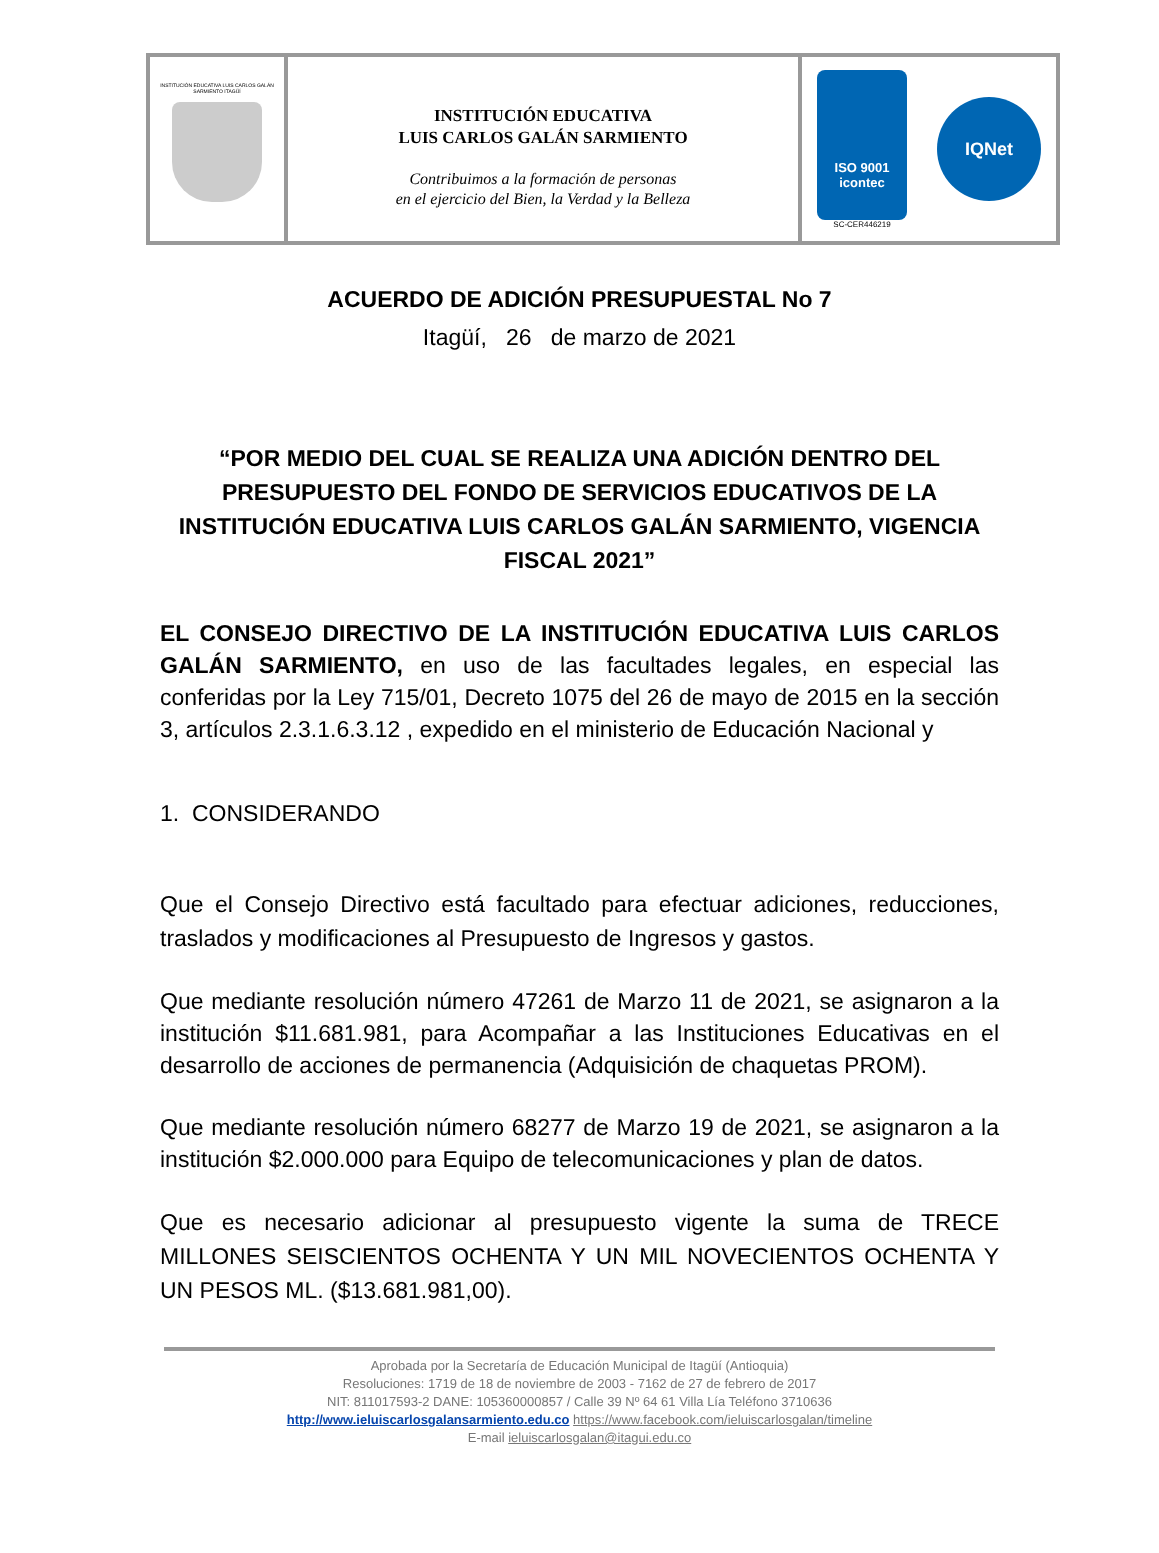INSTITUCIÓN EDUCATIVA LUIS CARLOS GALÁN SARMIENTO ITAGÜÍ
INSTITUCIÓN EDUCATIVA
LUIS CARLOS GALÁN SARMIENTO
Contribuimos a la formación de personas
en el ejercicio del Bien, la Verdad y la Belleza
ISO 9001
icontec
SC-CER446219
IQNet
ACUERDO DE ADICIÓN PRESUPUESTAL No 7
Itagüí, 26 de marzo de 2021
“POR MEDIO DEL CUAL SE REALIZA UNA ADICIÓN DENTRO DEL PRESUPUESTO DEL FONDO DE SERVICIOS EDUCATIVOS DE LA INSTITUCIÓN EDUCATIVA LUIS CARLOS GALÁN SARMIENTO, VIGENCIA FISCAL 2021”
EL CONSEJO DIRECTIVO DE LA INSTITUCIÓN EDUCATIVA LUIS CARLOS GALÁN SARMIENTO, en uso de las facultades legales, en especial las conferidas por la Ley 715/01, Decreto 1075 del 26 de mayo de 2015 en la sección 3, artículos 2.3.1.6.3.12 , expedido en el ministerio de Educación Nacional y
1. CONSIDERANDO
Que el Consejo Directivo está facultado para efectuar adiciones, reducciones, traslados y modificaciones al Presupuesto de Ingresos y gastos.
Que mediante resolución número 47261 de Marzo 11 de 2021, se asignaron a la institución $11.681.981, para Acompañar a las Instituciones Educativas en el desarrollo de acciones de permanencia (Adquisición de chaquetas PROM).
Que mediante resolución número 68277 de Marzo 19 de 2021, se asignaron a la institución $2.000.000 para Equipo de telecomunicaciones y plan de datos.
Que es necesario adicionar al presupuesto vigente la suma de TRECE MILLONES SEISCIENTOS OCHENTA Y UN MIL NOVECIENTOS OCHENTA Y UN PESOS ML. ($13.681.981,00).
Aprobada por la Secretaría de Educación Municipal de Itagüí (Antioquia)
Resoluciones: 1719 de 18 de noviembre de 2003 - 7162 de 27 de febrero de 2017
NIT: 811017593-2 DANE: 105360000857 / Calle 39 Nº 64 61 Villa Lía Teléfono 3710636
http://www.ieluiscarlosgalansarmiento.edu.co https://www.facebook.com/ieluiscarlosgalan/timeline
E-mail ieluiscarlosgalan@itagui.edu.co